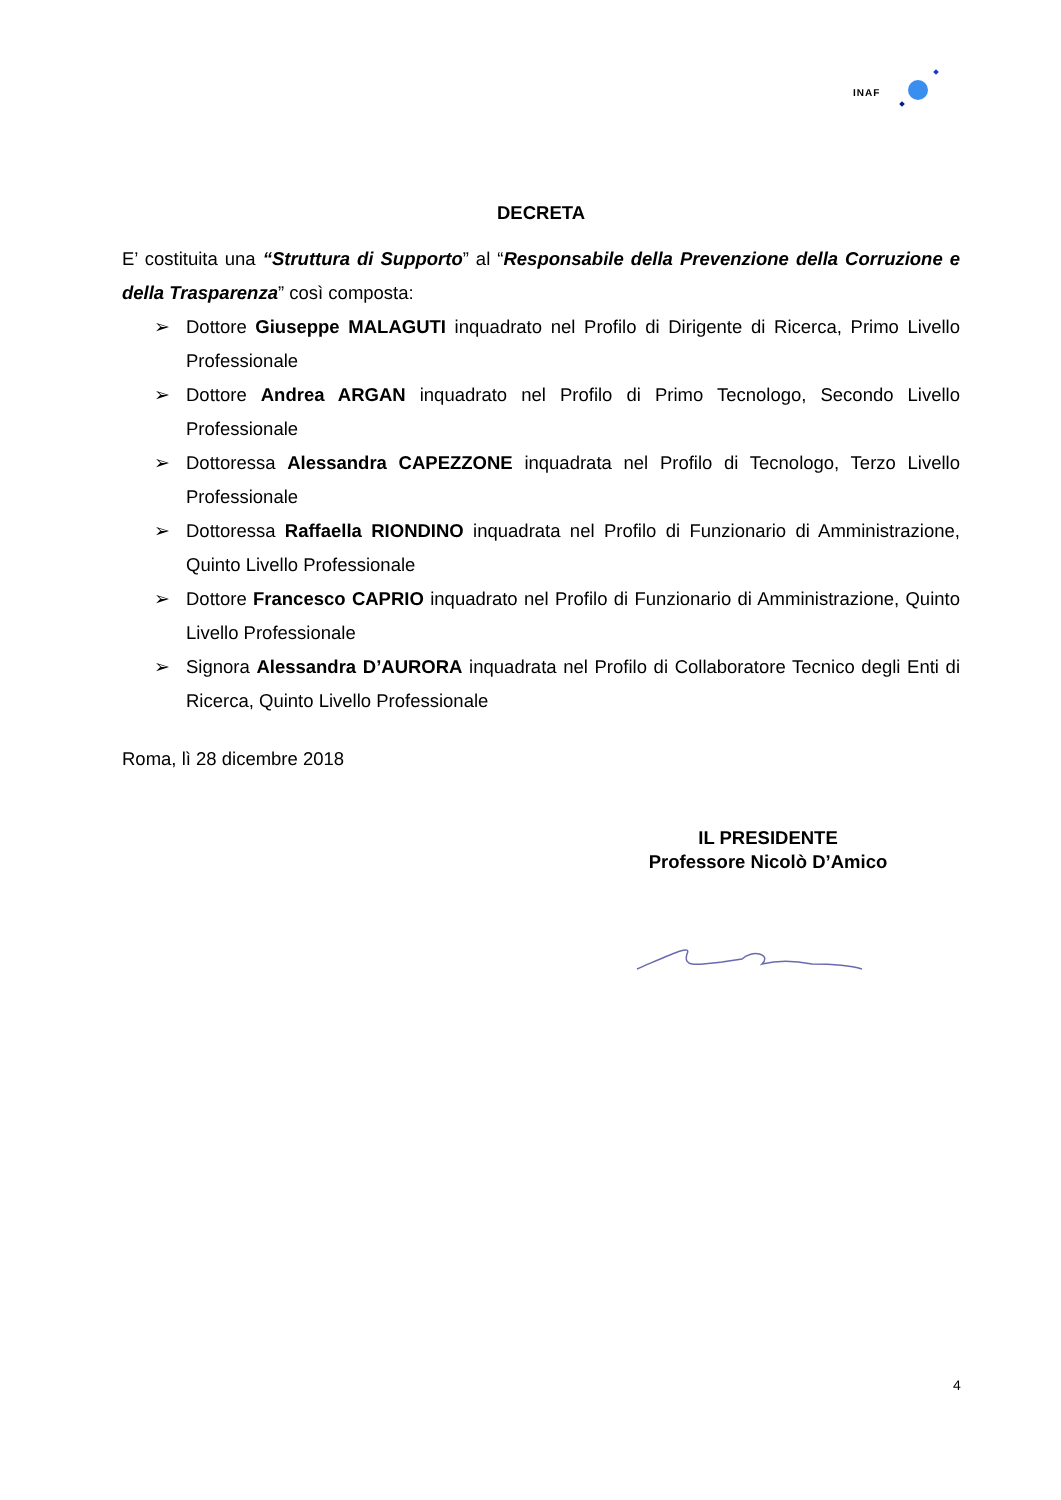INAF
DECRETA
E’ costituita una “Struttura di Supporto” al “Responsabile della Prevenzione della Corruzione e della Trasparenza” così composta:
➢ Dottore Giuseppe MALAGUTI inquadrato nel Profilo di Dirigente di Ricerca, Primo Livello Professionale
➢ Dottore Andrea ARGAN inquadrato nel Profilo di Primo Tecnologo, Secondo Livello Professionale
➢ Dottoressa Alessandra CAPEZZONE inquadrata nel Profilo di Tecnologo, Terzo Livello Professionale
➢ Dottoressa Raffaella RIONDINO inquadrata nel Profilo di Funzionario di Amministrazione, Quinto Livello Professionale
➢ Dottore Francesco CAPRIO inquadrato nel Profilo di Funzionario di Amministrazione, Quinto Livello Professionale
➢ Signora Alessandra D’AURORA inquadrata nel Profilo di Collaboratore Tecnico degli Enti di Ricerca, Quinto Livello Professionale
Roma, lì 28 dicembre 2018
IL PRESIDENTE
Professore Nicolò D’Amico
4